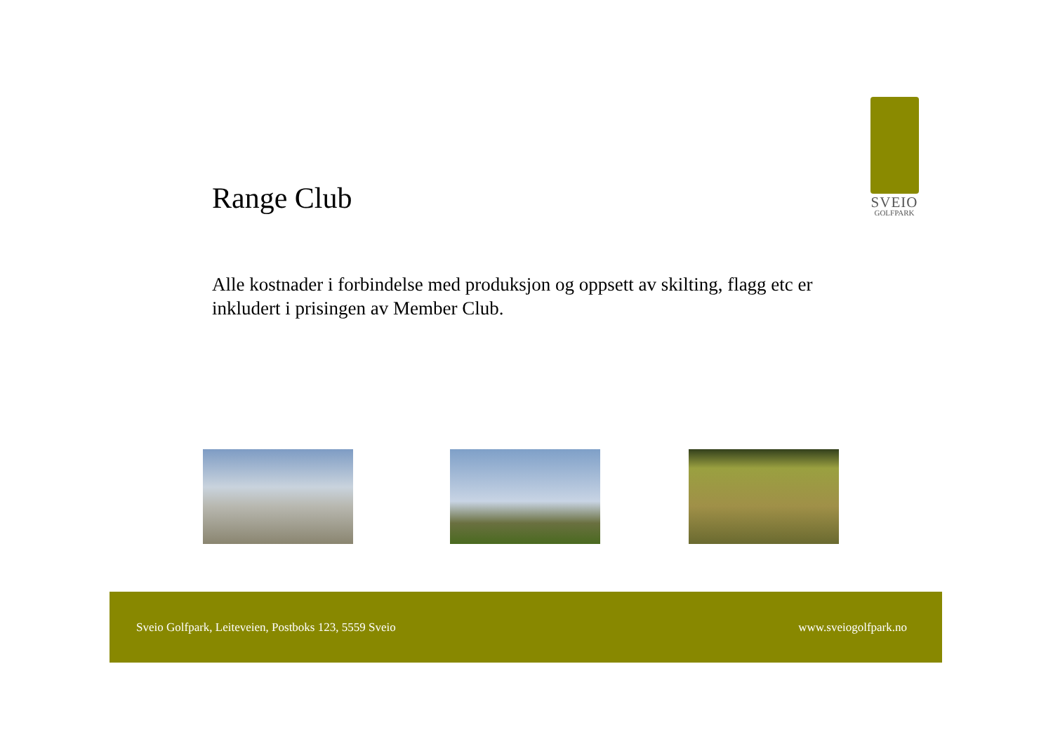SVEIO
GOLFPARK
Range Club
Alle kostnader i forbindelse med produksjon og oppsett av skilting, flagg etc er inkludert i prisingen av Member Club.
Sveio Golfpark, Leiteveien, Postboks 123, 5559 Sveio www.sveiogolfpark.no